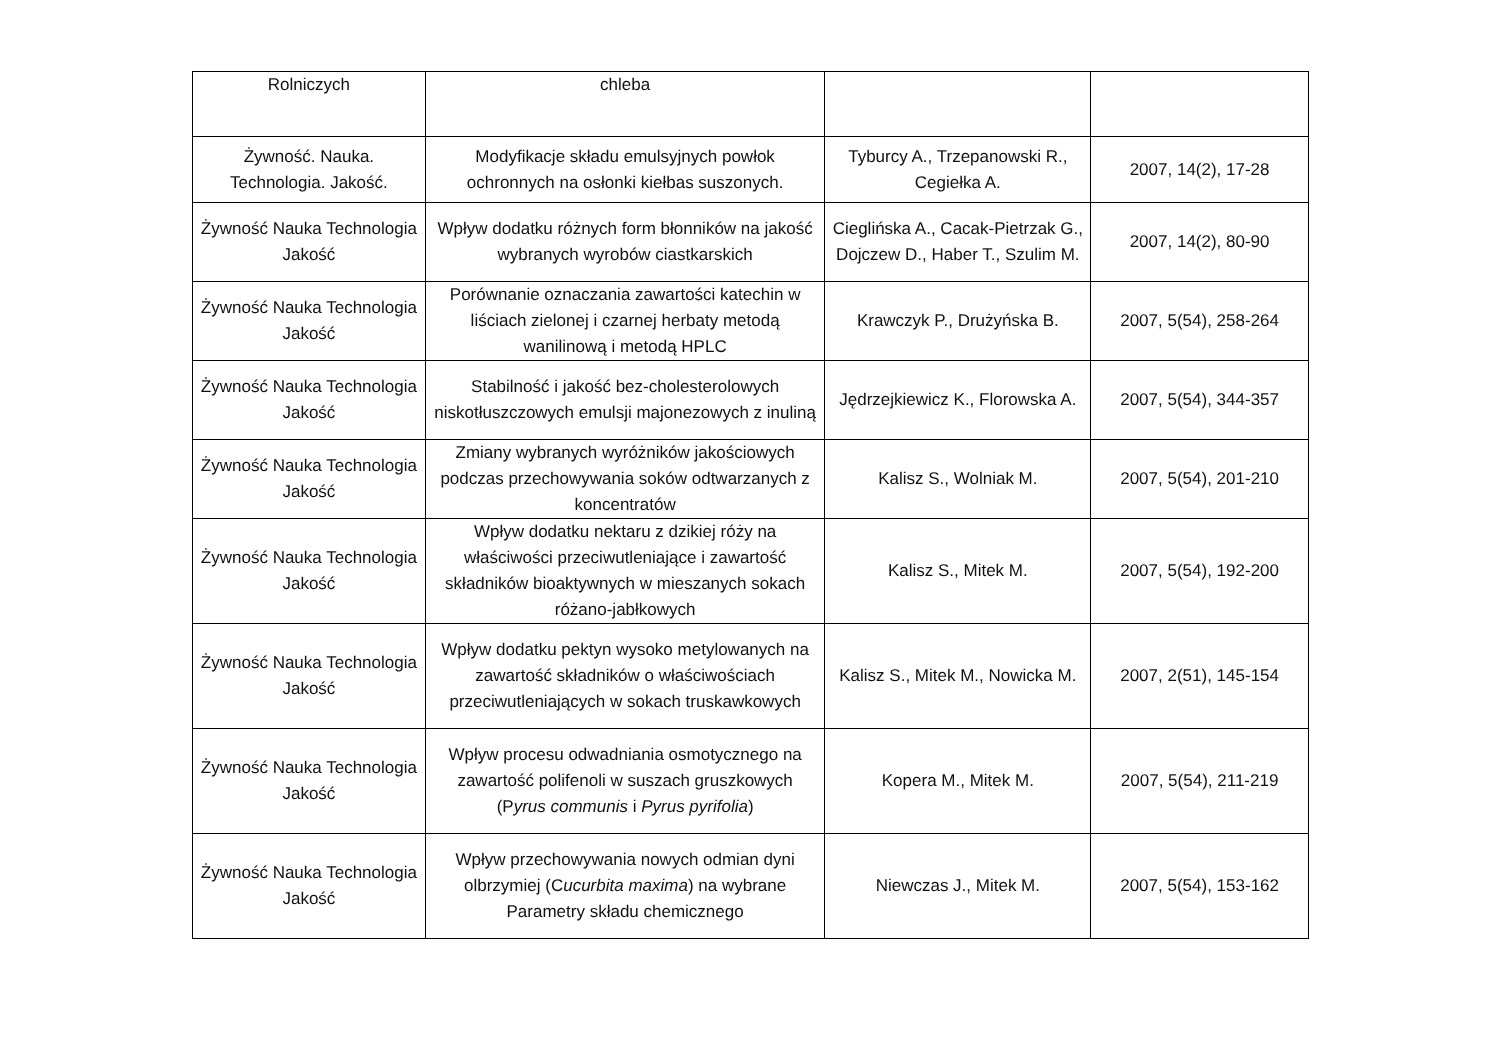| Rolniczych | chleba | | |
| Żywność. Nauka. Technologia. Jakość. | Modyfikacje składu emulsyjnych powłok ochronnych na osłonki kiełbas suszonych. | Tyburcy A., Trzepanowski R., Cegiełka A. | 2007, 14(2), 17-28 |
| Żywność Nauka Technologia Jakość | Wpływ dodatku różnych form błonników na jakość wybranych wyrobów ciastkarskich | Cieglińska A., Cacak-Pietrzak G., Dojczew D., Haber T., Szulim M. | 2007, 14(2), 80-90 |
| Żywność Nauka Technologia Jakość | Porównanie oznaczania zawartości katechin w liściach zielonej i czarnej herbaty metodą wanilinową i metodą HPLC | Krawczyk P., Drużyńska B. | 2007, 5(54), 258-264 |
| Żywność Nauka Technologia Jakość | Stabilność i jakość bez-cholesterolowych niskotłuszczowych emulsji majonezowych z inuliną | Jędrzejkiewicz K., Florowska A. | 2007, 5(54), 344-357 |
| Żywność Nauka Technologia Jakość | Zmiany wybranych wyróżników jakościowych podczas przechowywania soków odtwarzanych z koncentratów | Kalisz S., Wolniak M. | 2007, 5(54), 201-210 |
| Żywność Nauka Technologia Jakość | Wpływ dodatku nektaru z dzikiej róży na właściwości przeciwutleniające i zawartość składników bioaktywnych w mieszanych sokach różano-jabłkowych | Kalisz S., Mitek M. | 2007, 5(54), 192-200 |
| Żywność Nauka Technologia Jakość | Wpływ dodatku pektyn wysoko metylowanych na zawartość składników o właściwościach przeciwutleniających w sokach truskawkowych | Kalisz S., Mitek M., Nowicka M. | 2007, 2(51), 145-154 |
| Żywność Nauka Technologia Jakość | Wpływ procesu odwadniania osmotycznego na zawartość polifenoli w suszach gruszkowych (P yrus communis i Pyrus pyrifolia ) | Kopera M., Mitek M. | 2007, 5(54), 211-219 |
| Żywność Nauka Technologia Jakość | Wpływ przechowywania nowych odmian dyni olbrzymiej (C ucurbita maxima ) na wybrane Parametry składu chemicznego | Niewczas J., Mitek M. | 2007, 5(54), 153-162 |